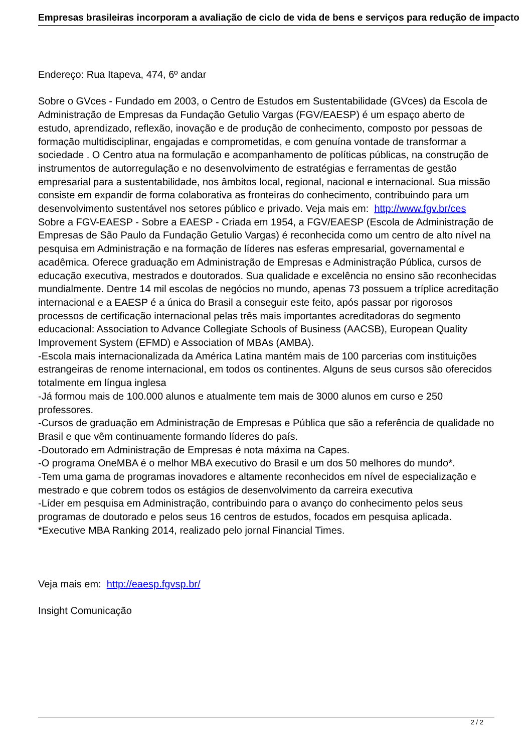Empresas brasileiras incorporam a avaliação de ciclo de vida de bens e serviços para redução de impacto
Endereço: Rua Itapeva, 474, 6º andar
Sobre o GVces - Fundado em 2003, o Centro de Estudos em Sustentabilidade (GVces) da Escola de Administração de Empresas da Fundação Getulio Vargas (FGV/EAESP) é um espaço aberto de estudo, aprendizado, reflexão, inovação e de produção de conhecimento, composto por pessoas de formação multidisciplinar, engajadas e comprometidas, e com genuína vontade de transformar a sociedade . O Centro atua na formulação e acompanhamento de políticas públicas, na construção de instrumentos de autorregulação e no desenvolvimento de estratégias e ferramentas de gestão empresarial para a sustentabilidade, nos âmbitos local, regional, nacional e internacional. Sua missão consiste em expandir de forma colaborativa as fronteiras do conhecimento, contribuindo para um desenvolvimento sustentável nos setores público e privado. Veja mais em: http://www.fgv.br/ces
Sobre a FGV-EAESP - Sobre a EAESP - Criada em 1954, a FGV/EAESP (Escola de Administração de Empresas de São Paulo da Fundação Getulio Vargas) é reconhecida como um centro de alto nível na pesquisa em Administração e na formação de líderes nas esferas empresarial, governamental e acadêmica. Oferece graduação em Administração de Empresas e Administração Pública, cursos de educação executiva, mestrados e doutorados. Sua qualidade e excelência no ensino são reconhecidas mundialmente. Dentre 14 mil escolas de negócios no mundo, apenas 73 possuem a tríplice acreditação internacional e a EAESP é a única do Brasil a conseguir este feito, após passar por rigorosos processos de certificação internacional pelas três mais importantes acreditadoras do segmento educacional: Association to Advance Collegiate Schools of Business (AACSB), European Quality Improvement System (EFMD) e Association of MBAs (AMBA).
-Escola mais internacionalizada da América Latina mantém mais de 100 parcerias com instituições estrangeiras de renome internacional, em todos os continentes. Alguns de seus cursos são oferecidos totalmente em língua inglesa
-Já formou mais de 100.000 alunos e atualmente tem mais de 3000 alunos em curso e 250 professores.
-Cursos de graduação em Administração de Empresas e Pública que são a referência de qualidade no Brasil e que vêm continuamente formando líderes do país.
-Doutorado em Administração de Empresas é nota máxima na Capes.
-O programa OneMBA é o melhor MBA executivo do Brasil e um dos 50 melhores do mundo*.
-Tem uma gama de programas inovadores e altamente reconhecidos em nível de especialização e mestrado e que cobrem todos os estágios de desenvolvimento da carreira executiva
-Líder em pesquisa em Administração, contribuindo para o avanço do conhecimento pelos seus programas de doutorado e pelos seus 16 centros de estudos, focados em pesquisa aplicada.
*Executive MBA Ranking 2014, realizado pelo jornal Financial Times.
Veja mais em: http://eaesp.fgvsp.br/
Insight Comunicação
2 / 2